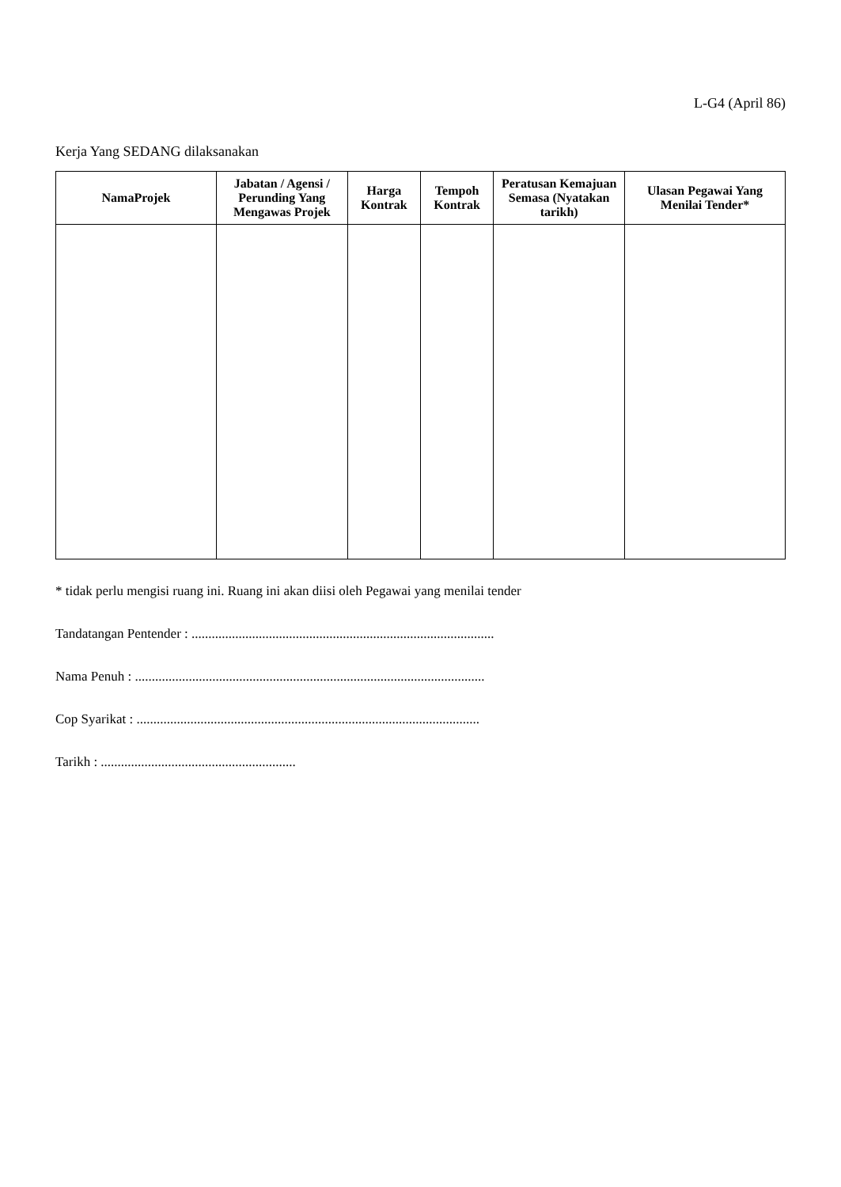L-G4 (April 86)
Kerja Yang SEDANG dilaksanakan
| NamaProjek | Jabatan / Agensi / Perunding Yang Mengawas Projek | Harga Kontrak | Tempoh Kontrak | Peratusan Kemajuan Semasa (Nyatakan tarikh) | Ulasan Pegawai Yang Menilai Tender* |
| --- | --- | --- | --- | --- | --- |
* tidak perlu mengisi ruang ini. Ruang ini akan diisi oleh Pegawai yang menilai tender
Tandatangan Pentender : ..........................................................................................
Nama Penuh : ........................................................................................................
Cop Syarikat : ......................................................................................................
Tarikh : ..........................................................